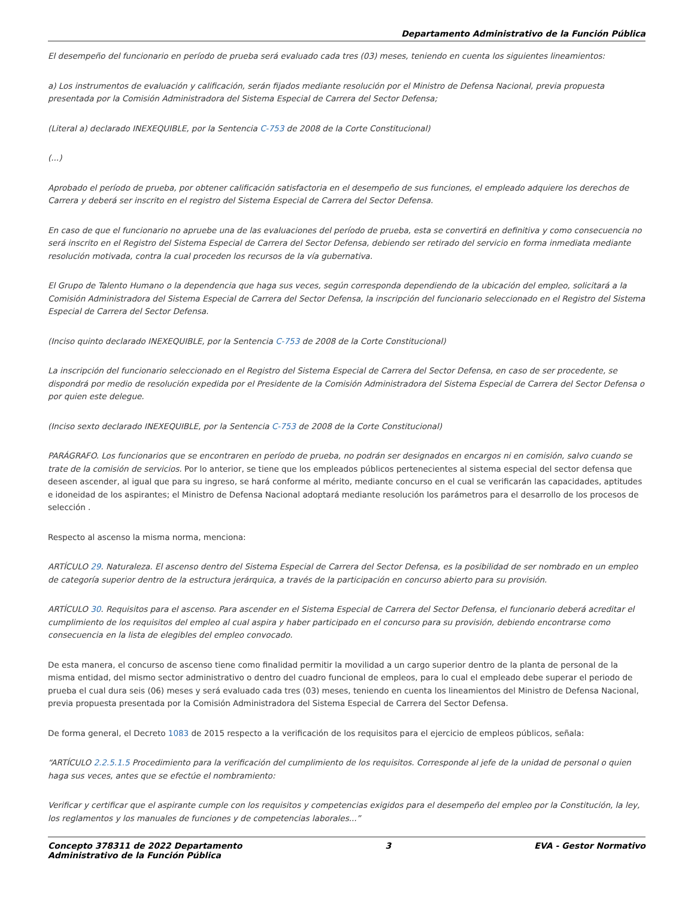Departamento Administrativo de la Función Pública
El desempeño del funcionario en período de prueba será evaluado cada tres (03) meses, teniendo en cuenta los siguientes lineamientos:
a) Los instrumentos de evaluación y calificación, serán fijados mediante resolución por el Ministro de Defensa Nacional, previa propuesta presentada por la Comisión Administradora del Sistema Especial de Carrera del Sector Defensa;
(Literal a) declarado INEXEQUIBLE, por la Sentencia C-753 de 2008 de la Corte Constitucional)
(...)
Aprobado el período de prueba, por obtener calificación satisfactoria en el desempeño de sus funciones, el empleado adquiere los derechos de Carrera y deberá ser inscrito en el registro del Sistema Especial de Carrera del Sector Defensa.
En caso de que el funcionario no apruebe una de las evaluaciones del período de prueba, esta se convertirá en definitiva y como consecuencia no será inscrito en el Registro del Sistema Especial de Carrera del Sector Defensa, debiendo ser retirado del servicio en forma inmediata mediante resolución motivada, contra la cual proceden los recursos de la vía gubernativa.
El Grupo de Talento Humano o la dependencia que haga sus veces, según corresponda dependiendo de la ubicación del empleo, solicitará a la Comisión Administradora del Sistema Especial de Carrera del Sector Defensa, la inscripción del funcionario seleccionado en el Registro del Sistema Especial de Carrera del Sector Defensa.
(Inciso quinto declarado INEXEQUIBLE, por la Sentencia C-753 de 2008 de la Corte Constitucional)
La inscripción del funcionario seleccionado en el Registro del Sistema Especial de Carrera del Sector Defensa, en caso de ser procedente, se dispondrá por medio de resolución expedida por el Presidente de la Comisión Administradora del Sistema Especial de Carrera del Sector Defensa o por quien este delegue.
(Inciso sexto declarado INEXEQUIBLE, por la Sentencia C-753 de 2008 de la Corte Constitucional)
PARÁGRAFO. Los funcionarios que se encontraren en período de prueba, no podrán ser designados en encargos ni en comisión, salvo cuando se trate de la comisión de servicios. Por lo anterior, se tiene que los empleados públicos pertenecientes al sistema especial del sector defensa que deseen ascender, al igual que para su ingreso, se hará conforme al mérito, mediante concurso en el cual se verificarán las capacidades, aptitudes e idoneidad de los aspirantes; el Ministro de Defensa Nacional adoptará mediante resolución los parámetros para el desarrollo de los procesos de selección .
Respecto al ascenso la misma norma, menciona:
ARTÍCULO 29. Naturaleza. El ascenso dentro del Sistema Especial de Carrera del Sector Defensa, es la posibilidad de ser nombrado en un empleo de categoría superior dentro de la estructura jerárquica, a través de la participación en concurso abierto para su provisión.
ARTÍCULO 30. Requisitos para el ascenso. Para ascender en el Sistema Especial de Carrera del Sector Defensa, el funcionario deberá acreditar el cumplimiento de los requisitos del empleo al cual aspira y haber participado en el concurso para su provisión, debiendo encontrarse como consecuencia en la lista de elegibles del empleo convocado.
De esta manera, el concurso de ascenso tiene como finalidad permitir la movilidad a un cargo superior dentro de la planta de personal de la misma entidad, del mismo sector administrativo o dentro del cuadro funcional de empleos, para lo cual el empleado debe superar el periodo de prueba el cual dura seis (06) meses y será evaluado cada tres (03) meses, teniendo en cuenta los lineamientos del Ministro de Defensa Nacional, previa propuesta presentada por la Comisión Administradora del Sistema Especial de Carrera del Sector Defensa.
De forma general, el Decreto 1083 de 2015 respecto a la verificación de los requisitos para el ejercicio de empleos públicos, señala:
“ARTÍCULO 2.2.5.1.5 Procedimiento para la verificación del cumplimiento de los requisitos. Corresponde al jefe de la unidad de personal o quien haga sus veces, antes que se efectúe el nombramiento:
Verificar y certificar que el aspirante cumple con los requisitos y competencias exigidos para el desempeño del empleo por la Constitución, la ley, los reglamentos y los manuales de funciones y de competencias laborales...”
Concepto 378311 de 2022 Departamento
Administrativo de la Función Pública 3 EVA - Gestor Normativo